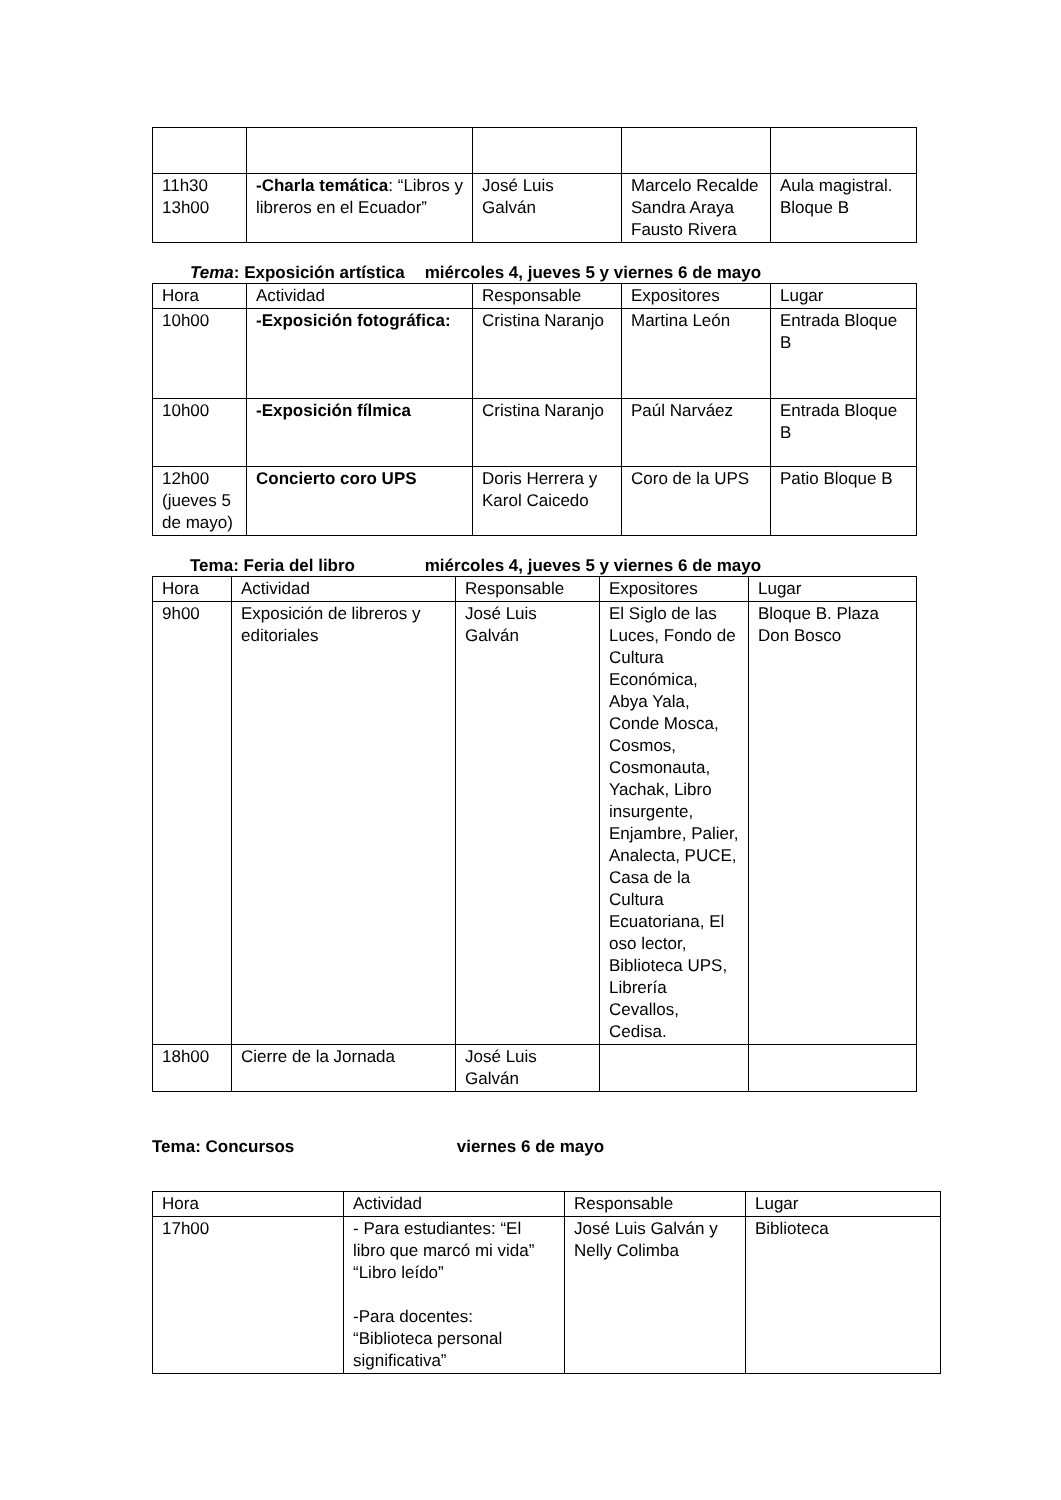| 11h30 13h00 | -Charla temática : “Libros y libreros en el Ecuador” | José Luis Galván | Marcelo Recalde Sandra Araya Fausto Rivera | Aula magistral. Bloque B |
Tema: Exposición artística miércoles 4, jueves 5 y viernes 6 de mayo
| Hora | Actividad | Responsable | Expositores | Lugar |
| --- | --- | --- | --- | --- |
| 10h00 | -Exposición fotográfica: | Cristina Naranjo | Martina León | Entrada Bloque B |
| 10h00 | -Exposición fílmica | Cristina Naranjo | Paúl Narváez | Entrada Bloque B |
| 12h00 (jueves 5 de mayo) | Concierto coro UPS | Doris Herrera y Karol Caicedo | Coro de la UPS | Patio Bloque B |
Tema: Feria del libro miércoles 4, jueves 5 y viernes 6 de mayo
| Hora | Actividad | Responsable | Expositores | Lugar |
| --- | --- | --- | --- | --- |
| 9h00 | Exposición de libreros y editoriales | José Luis Galván | El Siglo de las Luces, Fondo de Cultura Económica, Abya Yala, Conde Mosca, Cosmos, Cosmonauta, Yachak, Libro insurgente, Enjambre, Palier, Analecta, PUCE, Casa de la Cultura Ecuatoriana, El oso lector, Biblioteca UPS, Librería Cevallos, Cedisa. | Bloque B. Plaza Don Bosco |
| 18h00 | Cierre de la Jornada | José Luis Galván | | |
Tema: Concursos viernes 6 de mayo
| Hora | Actividad | Responsable | Lugar |
| --- | --- | --- | --- |
| 17h00 | - Para estudiantes: “El libro que marcó mi vida” “Libro leído” -Para docentes: “Biblioteca personal significativa” | José Luis Galván y Nelly Colimba | Biblioteca |